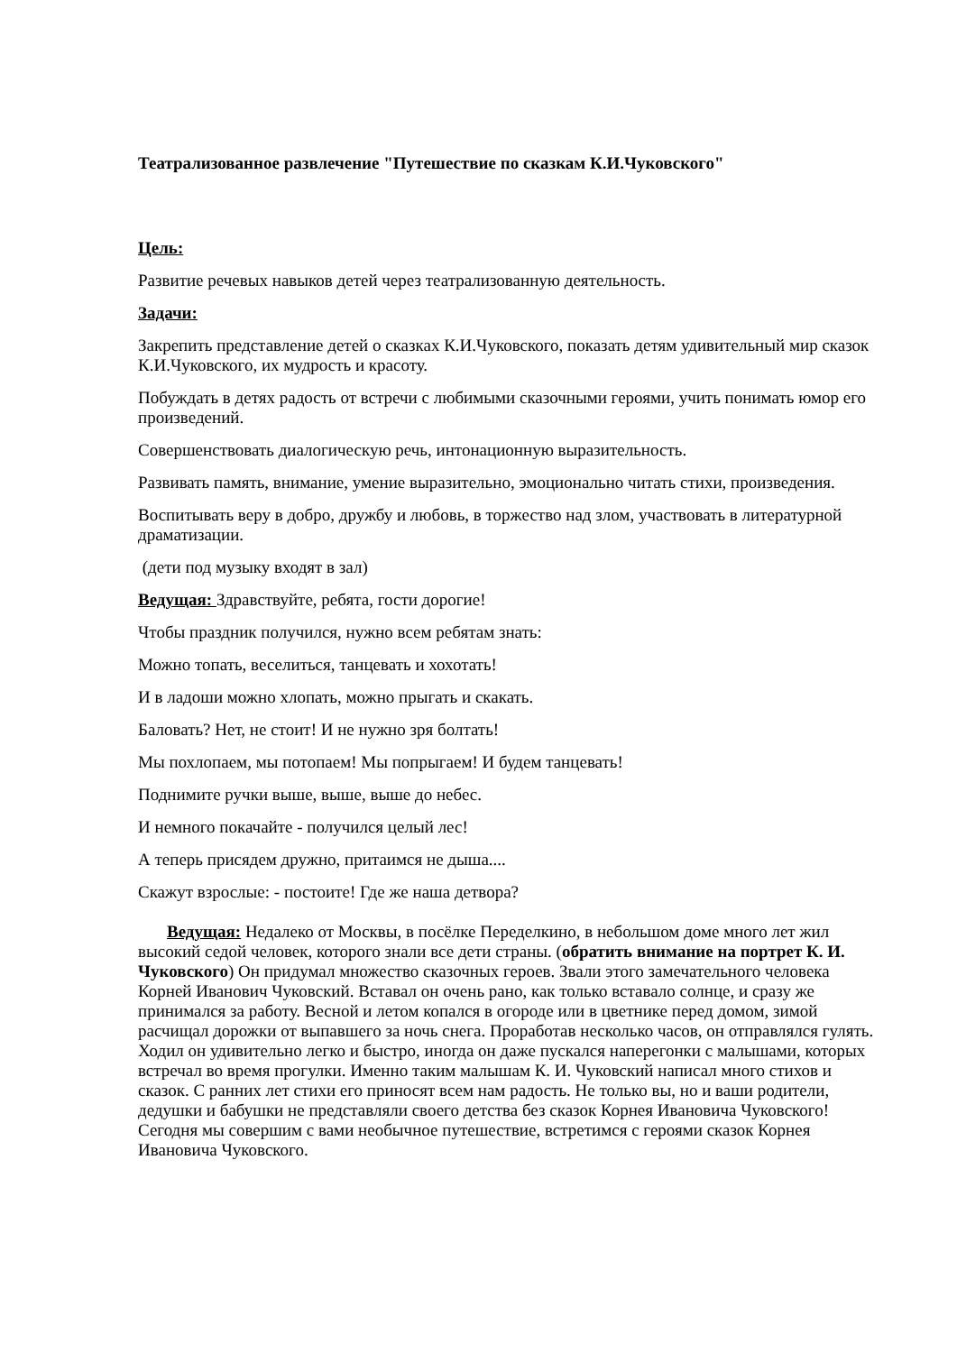Театрализованное развлечение "Путешествие по сказкам К.И.Чуковского"
Цель:
Развитие речевых навыков детей через театрализованную деятельность.
Задачи:
Закрепить представление детей о сказках К.И.Чуковского, показать детям удивительный мир сказок К.И.Чуковского, их мудрость и красоту.
Побуждать в детях радость от встречи с любимыми сказочными героями, учить понимать юмор его произведений.
Совершенствовать диалогическую речь, интонационную выразительность.
Развивать память, внимание, умение выразительно, эмоционально читать стихи, произведения.
Воспитывать веру в добро, дружбу и любовь, в торжество над злом, участвовать в литературной драматизации.
(дети под музыку входят в зал)
Ведущая: Здравствуйте, ребята, гости дорогие!
Чтобы праздник получился, нужно всем ребятам знать:
Можно топать, веселиться, танцевать и хохотать!
И в ладоши можно хлопать, можно прыгать и скакать.
Баловать? Нет, не стоит! И не нужно зря болтать!
Мы похлопаем, мы потопаем! Мы попрыгаем! И будем танцевать!
Поднимите ручки выше, выше, выше до небес.
И немного покачайте - получился целый лес!
А теперь присядем дружно, притаимся не дыша....
Скажут взрослые: - постоите! Где же наша детвора?
Ведущая: Недалеко от Москвы, в посёлке Переделкино, в небольшом доме много лет жил высокий седой человек, которого знали все дети страны. (обратить внимание на портрет К. И. Чуковского) Он придумал множество сказочных героев. Звали этого замечательного человека Корней Иванович Чуковский. Вставал он очень рано, как только вставало солнце, и сразу же принимался за работу. Весной и летом копался в огороде или в цветнике перед домом, зимой расчищал дорожки от выпавшего за ночь снега. Проработав несколько часов, он отправлялся гулять. Ходил он удивительно легко и быстро, иногда он даже пускался наперегонки с малышами, которых встречал во время прогулки. Именно таким малышам К. И. Чуковский написал много стихов и сказок. С ранних лет стихи его приносят всем нам радость. Не только вы, но и ваши родители, дедушки и бабушки не представляли своего детства без сказок Корнея Ивановича Чуковского! Сегодня мы совершим с вами необычное путешествие, встретимся с героями сказок Корнея Ивановича Чуковского.